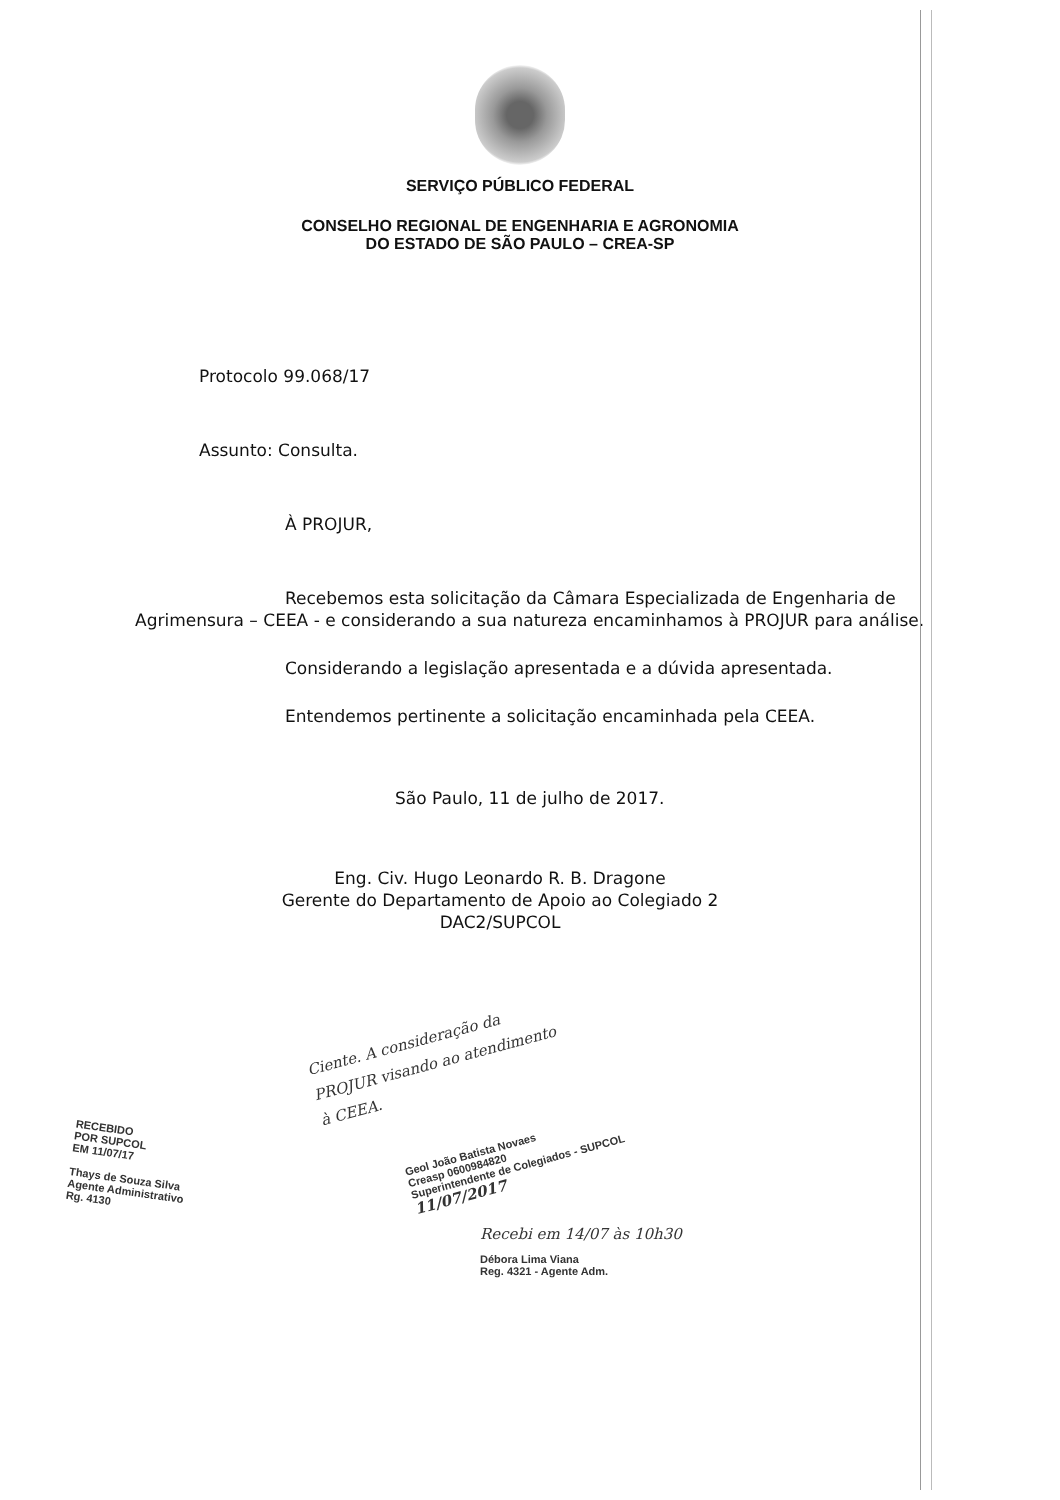SERVIÇO PÚBLICO FEDERAL
CONSELHO REGIONAL DE ENGENHARIA E AGRONOMIA
DO ESTADO DE SÃO PAULO – CREA-SP
Protocolo 99.068/17
Assunto: Consulta.
À PROJUR,
Recebemos esta solicitação da Câmara Especializada de Engenharia de Agrimensura – CEEA - e considerando a sua natureza encaminhamos à PROJUR para análise.
Considerando a legislação apresentada e a dúvida apresentada.
Entendemos pertinente a solicitação encaminhada pela CEEA.
São Paulo, 11 de julho de 2017.
Eng. Civ. Hugo Leonardo R. B. Dragone
Gerente do Departamento de Apoio ao Colegiado 2
DAC2/SUPCOL
Ciente. A consideração da PROJUR visando ao atendimento à CEEA.
RECEBIDO
POR SUPCOL
EM 11/07/17
Thays de Souza Silva
Agente Administrativo
Rg. 4130
Geol João Batista Novaes
Creasp 0600984820
Superintendente de Colegiados - SUPCOL
11/07/2017
Recebi em 14/07 às 10h30
Débora Lima Viana
Reg. 4321 - Agente Adm.